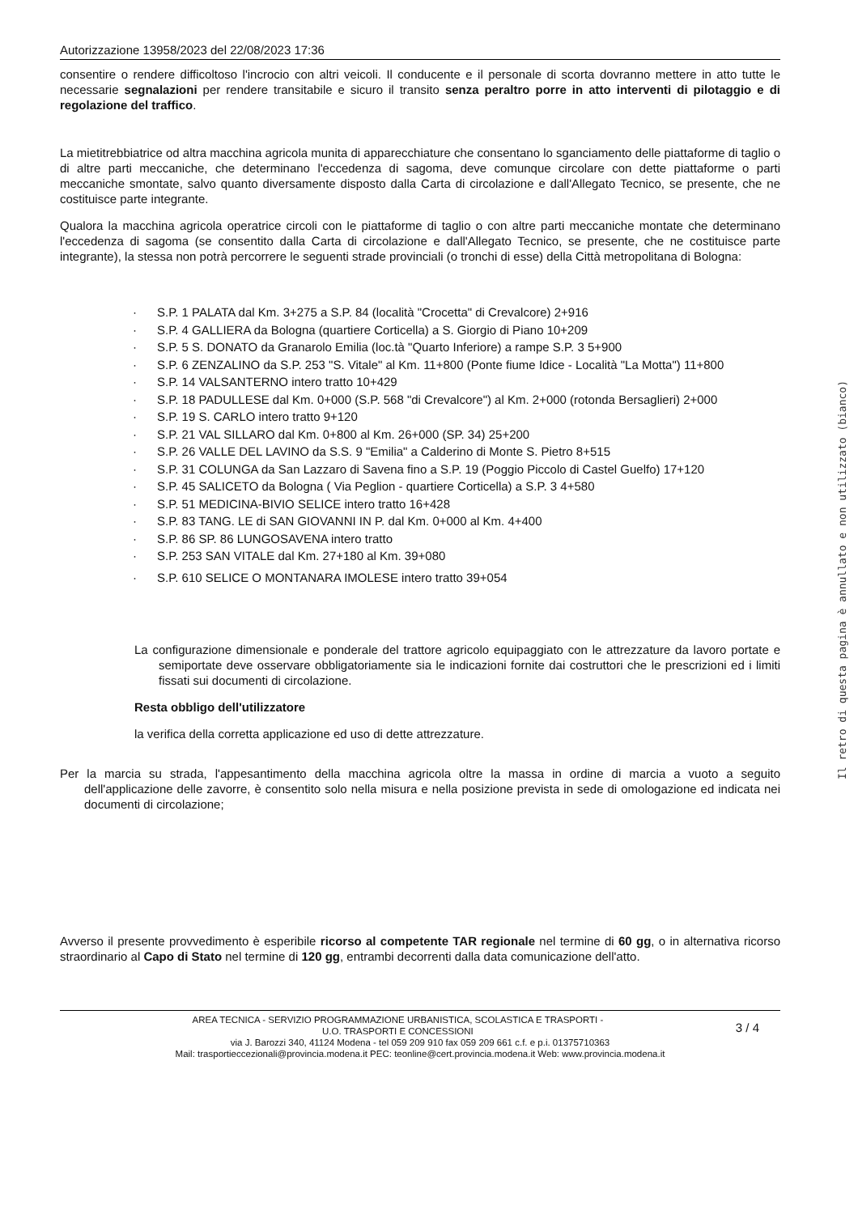Autorizzazione 13958/2023 del 22/08/2023 17:36
consentire o rendere difficoltoso l'incrocio con altri veicoli. Il conducente e il personale di scorta dovranno mettere in atto tutte le necessarie segnalazioni per rendere transitabile e sicuro il transito senza peraltro porre in atto interventi di pilotaggio e di regolazione del traffico.
La mietitrebbiatrice od altra macchina agricola munita di apparecchiature che consentano lo sganciamento delle piattaforme di taglio o di altre parti meccaniche, che determinano l'eccedenza di sagoma, deve comunque circolare con dette piattaforme o parti meccaniche smontate, salvo quanto diversamente disposto dalla Carta di circolazione e dall'Allegato Tecnico, se presente, che ne costituisce parte integrante.
Qualora la macchina agricola operatrice circoli con le piattaforme di taglio o con altre parti meccaniche montate che determinano l'eccedenza di sagoma (se consentito dalla Carta di circolazione e dall'Allegato Tecnico, se presente, che ne costituisce parte integrante), la stessa non potrà percorrere le seguenti strade provinciali (o tronchi di esse) della Città metropolitana di Bologna:
· S.P. 1 PALATA dal Km. 3+275 a S.P. 84 (località "Crocetta" di Crevalcore) 2+916
· S.P. 4 GALLIERA da Bologna (quartiere Corticella) a S. Giorgio di Piano 10+209
· S.P. 5 S. DONATO da Granarolo Emilia (loc.tà "Quarto Inferiore) a rampe S.P. 3 5+900
· S.P. 6 ZENZALINO da S.P. 253 "S. Vitale" al Km. 11+800 (Ponte fiume Idice - Località "La Motta") 11+800
· S.P. 14 VALSANTERNO intero tratto 10+429
· S.P. 18 PADULLESE dal Km. 0+000 (S.P. 568 "di Crevalcore") al Km. 2+000 (rotonda Bersaglieri) 2+000
· S.P. 19 S. CARLO intero tratto 9+120
· S.P. 21 VAL SILLARO dal Km. 0+800 al Km. 26+000 (SP. 34) 25+200
· S.P. 26 VALLE DEL LAVINO da S.S. 9 "Emilia" a Calderino di Monte S. Pietro 8+515
· S.P. 31 COLUNGA da San Lazzaro di Savena fino a S.P. 19 (Poggio Piccolo di Castel Guelfo) 17+120
· S.P. 45 SALICETO da Bologna ( Via Peglion - quartiere Corticella) a S.P. 3 4+580
· S.P. 51 MEDICINA-BIVIO SELICE intero tratto 16+428
· S.P. 83 TANG. LE di SAN GIOVANNI IN P. dal Km. 0+000 al Km. 4+400
· S.P. 86 SP. 86 LUNGOSAVENA intero tratto
· S.P. 253 SAN VITALE dal Km. 27+180 al Km. 39+080
· S.P. 610 SELICE O MONTANARA IMOLESE intero tratto 39+054
La configurazione dimensionale e ponderale del trattore agricolo equipaggiato con le attrezzature da lavoro portate e semiportate deve osservare obbligatoriamente sia le indicazioni fornite dai costruttori che le prescrizioni ed i limiti fissati sui documenti di circolazione.
Resta obbligo dell'utilizzatore
la verifica della corretta applicazione ed uso di dette attrezzature.
Per la marcia su strada, l'appesantimento della macchina agricola oltre la massa in ordine di marcia a vuoto a seguito dell'applicazione delle zavorre, è consentito solo nella misura e nella posizione prevista in sede di omologazione ed indicata nei documenti di circolazione;
Avverso il presente provvedimento è esperibile ricorso al competente TAR regionale nel termine di 60 gg, o in alternativa ricorso straordinario al Capo di Stato nel termine di 120 gg, entrambi decorrenti dalla data comunicazione dell'atto.
3 / 4
AREA TECNICA - SERVIZIO PROGRAMMAZIONE URBANISTICA, SCOLASTICA E TRASPORTI -
U.O. TRASPORTI E CONCESSIONI
via J. Barozzi 340, 41124 Modena - tel 059 209 910 fax 059 209 661 c.f. e p.i. 01375710363
Mail: trasportieccezionali@provincia.modena.it PEC: teonline@cert.provincia.modena.it Web: www.provincia.modena.it
Il retro di questa pagina è annullato e non utilizzato (bianco)